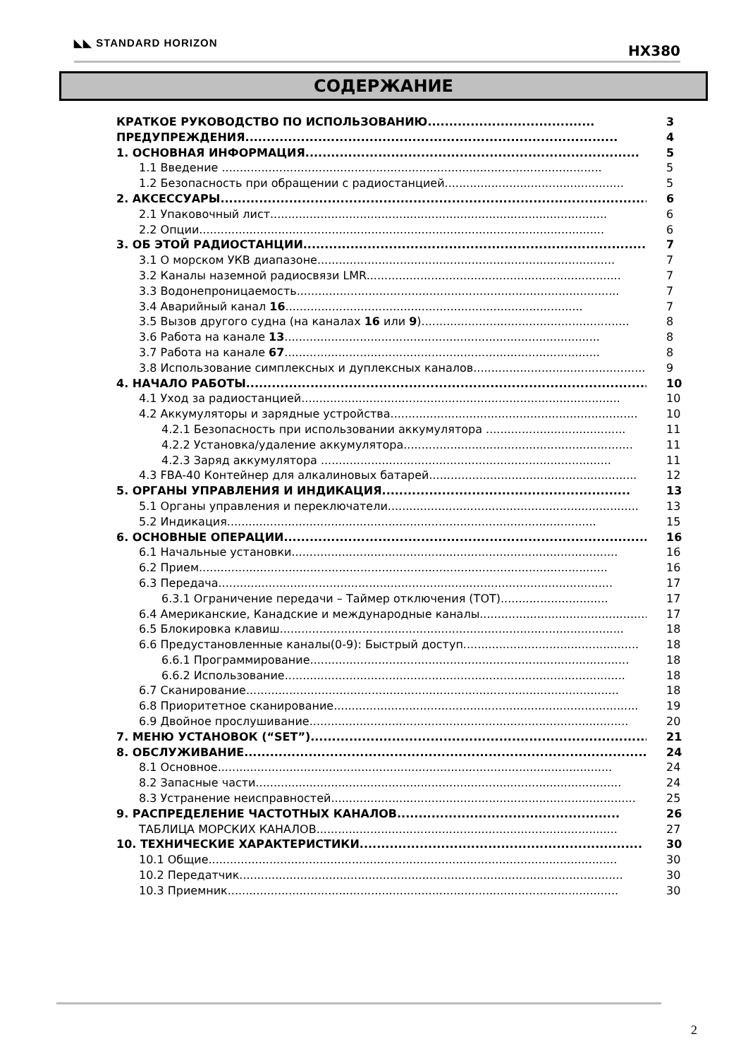◣◣ STANDARD HORIZON HX380
СОДЕРЖАНИЕ
КРАТКОЕ РУКОВОДСТВО ПО ИСПОЛЬЗОВАНИЮ....................................... 3
ПРЕДУПРЕЖДЕНИЯ....................................................................................... 4
1. ОСНОВНАЯ ИНФОРМАЦИЯ.............................................................................. 5
1.1 Введение .......................................................................................................... 5
1.2 Безопасность при обращении с радиостанцией.................................................. 5
2. АКСЕССУАРЫ...................................................................................................... 6
2.1 Упаковочный лист.............................................................................................. 6
2.2 Опции................................................................................................................. 6
3. ОБ ЭТОЙ РАДИОСТАНЦИИ................................................................................. 7
3.1 О морском УКВ диапазоне................................................................................... 7
3.2 Каналы наземной радиосвязи LMR....................................................................... 7
3.3 Водонепроницаемость.......................................................................................... 7
3.4 Аварийный канал 16................................................................................... 7
3.5 Вызов другого судна (на каналах 16 или 9).......................................................... 8
3.6 Работа на канале 13........................................................................................ 8
3.7 Работа на канале 67........................................................................................ 8
3.8 Использование симплексных и дуплексных каналов.................................................. 9
4. НАЧАЛО РАБОТЫ................................................................................................. 10
4.1 Уход за радиостанцией......................................................................................... 10
4.2 Аккумуляторы и зарядные устройства..................................................................... 10
4.2.1 Безопасность при использовании аккумулятора ....................................... 11
4.2.2 Установка/удаление аккумулятора................................................................ 11
4.2.3 Заряд аккумулятора ................................................................................. 11
4.3 FBA-40 Контейнер для алкалиновых батарей.......................................................... 12
5. ОРГАНЫ УПРАВЛЕНИЯ И ИНДИКАЦИЯ.......................................................... 13
5.1 Органы управления и переключатели...................................................................... 13
5.2 Индикация....................................................................................................... 15
6. ОСНОВНЫЕ ОПЕРАЦИИ....................................................................................... 16
6.1 Начальные установки........................................................................................... 16
6.2 Прием.................................................................................................................. 16
6.3 Передача.............................................................................................................. 17
6.3.1 Ограничение передачи – Таймер отключения (TOT).............................. 17
6.4 Американские, Канадские и международные каналы............................................... 17
6.5 Блокировка клавиш................................................................................................ 18
6.6 Предустановленные каналы(0-9): Быстрый доступ................................................. 18
6.6.1 Программирование......................................................................................... 18
6.6.2 Использование............................................................................................... 18
6.7 Сканирование........................................................................................................ 18
6.8 Приоритетное сканирование..................................................................................... 19
6.9 Двойное прослушивание......................................................................................... 20
7. МЕНЮ УСТАНОВОК (“SET”)................................................................................ 21
8. ОБСЛУЖИВАНИЕ.................................................................................................. 24
8.1 Основное.............................................................................................................. 24
8.2 Запасные части...................................................................................................... 24
8.3 Устранение неисправностей..................................................................................... 25
9. РАСПРЕДЕЛЕНИЕ ЧАСТОТНЫХ КАНАЛОВ.................................................... 26
ТАБЛИЦА МОРСКИХ КАНАЛОВ.................................................................................... 27
10. ТЕХНИЧЕСКИЕ ХАРАКТЕРИСТИКИ.................................................................. 30
10.1 Общие.................................................................................................................. 30
10.2 Передатчик........................................................................................................... 30
10.3 Приемник............................................................................................................. 30
2